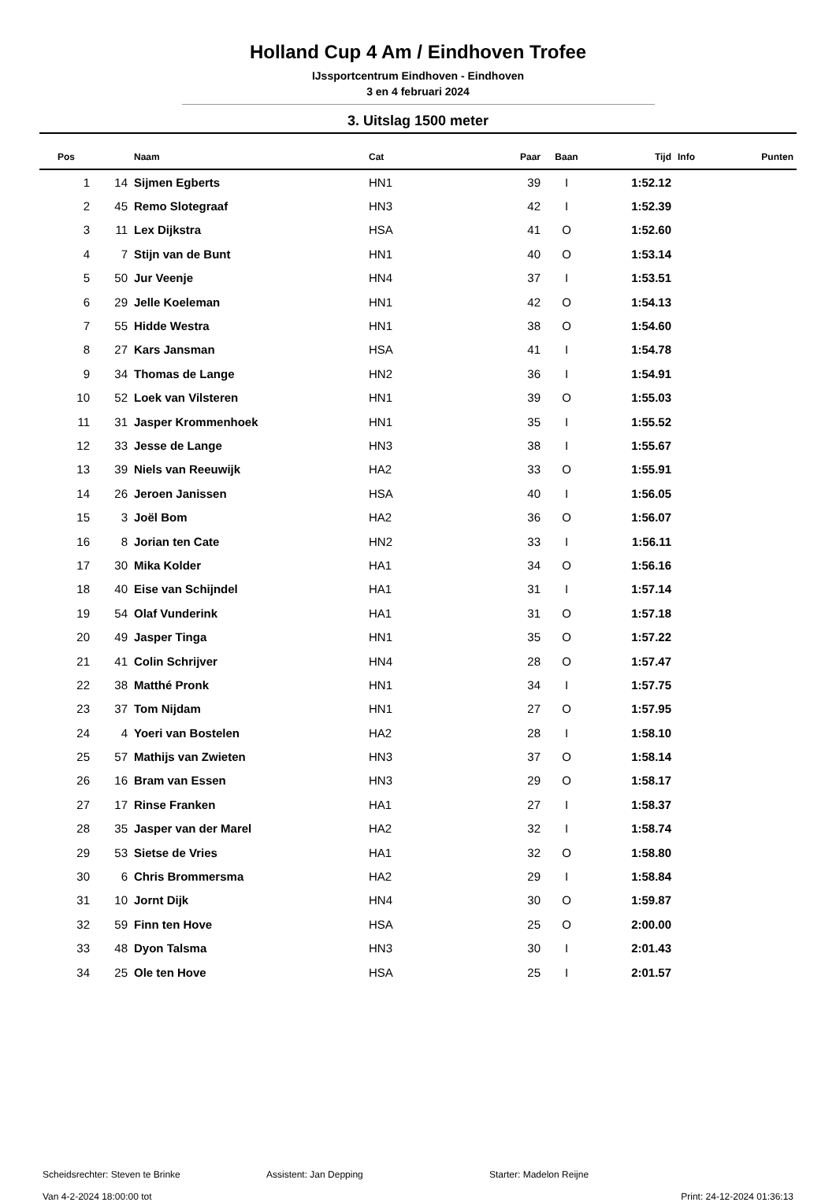Holland Cup 4 Am / Eindhoven Trofee
IJssportcentrum Eindhoven - Eindhoven
3 en 4 februari 2024
3. Uitslag 1500 meter
| Pos | | Naam | Cat | Paar | Baan | Tijd | Info | Punten |
| --- | --- | --- | --- | --- | --- | --- | --- | --- |
| 1 | 14 | Sijmen Egberts | HN1 | 39 | I | 1:52.12 | | |
| 2 | 45 | Remo Slotegraaf | HN3 | 42 | I | 1:52.39 | | |
| 3 | 11 | Lex Dijkstra | HSA | 41 | O | 1:52.60 | | |
| 4 | 7 | Stijn van de Bunt | HN1 | 40 | O | 1:53.14 | | |
| 5 | 50 | Jur Veenje | HN4 | 37 | I | 1:53.51 | | |
| 6 | 29 | Jelle Koeleman | HN1 | 42 | O | 1:54.13 | | |
| 7 | 55 | Hidde Westra | HN1 | 38 | O | 1:54.60 | | |
| 8 | 27 | Kars Jansman | HSA | 41 | I | 1:54.78 | | |
| 9 | 34 | Thomas de Lange | HN2 | 36 | I | 1:54.91 | | |
| 10 | 52 | Loek van Vilsteren | HN1 | 39 | O | 1:55.03 | | |
| 11 | 31 | Jasper Krommenhoek | HN1 | 35 | I | 1:55.52 | | |
| 12 | 33 | Jesse de Lange | HN3 | 38 | I | 1:55.67 | | |
| 13 | 39 | Niels van Reeuwijk | HA2 | 33 | O | 1:55.91 | | |
| 14 | 26 | Jeroen Janissen | HSA | 40 | I | 1:56.05 | | |
| 15 | 3 | Joël Bom | HA2 | 36 | O | 1:56.07 | | |
| 16 | 8 | Jorian ten Cate | HN2 | 33 | I | 1:56.11 | | |
| 17 | 30 | Mika Kolder | HA1 | 34 | O | 1:56.16 | | |
| 18 | 40 | Eise van Schijndel | HA1 | 31 | I | 1:57.14 | | |
| 19 | 54 | Olaf Vunderink | HA1 | 31 | O | 1:57.18 | | |
| 20 | 49 | Jasper Tinga | HN1 | 35 | O | 1:57.22 | | |
| 21 | 41 | Colin Schrijver | HN4 | 28 | O | 1:57.47 | | |
| 22 | 38 | Matthé Pronk | HN1 | 34 | I | 1:57.75 | | |
| 23 | 37 | Tom Nijdam | HN1 | 27 | O | 1:57.95 | | |
| 24 | 4 | Yoeri van Bostelen | HA2 | 28 | I | 1:58.10 | | |
| 25 | 57 | Mathijs van Zwieten | HN3 | 37 | O | 1:58.14 | | |
| 26 | 16 | Bram van Essen | HN3 | 29 | O | 1:58.17 | | |
| 27 | 17 | Rinse Franken | HA1 | 27 | I | 1:58.37 | | |
| 28 | 35 | Jasper van der Marel | HA2 | 32 | I | 1:58.74 | | |
| 29 | 53 | Sietse de Vries | HA1 | 32 | O | 1:58.80 | | |
| 30 | 6 | Chris Brommersma | HA2 | 29 | I | 1:58.84 | | |
| 31 | 10 | Jornt Dijk | HN4 | 30 | O | 1:59.87 | | |
| 32 | 59 | Finn ten Hove | HSA | 25 | O | 2:00.00 | | |
| 33 | 48 | Dyon Talsma | HN3 | 30 | I | 2:01.43 | | |
| 34 | 25 | Ole ten Hove | HSA | 25 | I | 2:01.57 | | |
Scheidsrechter: Steven te Brinke Assistent: Jan Depping Starter: Madelon Reijne
Van 4-2-2024 18:00:00 tot Print: 24-12-2024 01:36:13